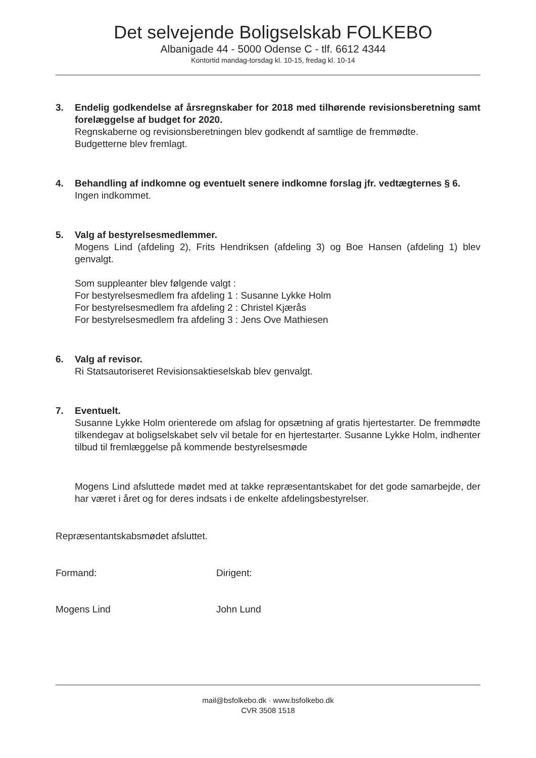Det selvejende Boligselskab FOLKEBO
Albanigade 44 - 5000 Odense C - tlf. 6612 4344
Kontortid mandag-torsdag kl. 10-15, fredag kl. 10-14
3. Endelig godkendelse af årsregnskaber for 2018 med tilhørende revisions­beretning samt forelæggelse af budget for 2020.
Regnskaberne og revisionsberetningen blev godkendt af samtlige de fremmødte.
Budgetterne blev fremlagt.
4. Behandling af indkomne og eventuelt senere indkomne forslag jfr. vedtægternes § 6.
Ingen indkommet.
5. Valg af bestyrelsesmedlemmer.
Mogens Lind (afdeling 2), Frits Hendriksen (afdeling 3) og Boe Hansen (afdeling 1) blev genvalgt.
Som suppleanter blev følgende valgt :
For bestyrelsesmedlem fra afdeling 1 : Susanne Lykke Holm
For bestyrelsesmedlem fra afdeling 2 : Christel Kjærås
For bestyrelsesmedlem fra afdeling 3 : Jens Ove Mathiesen
6. Valg af revisor.
Ri Statsautoriseret Revisionsaktieselskab blev genvalgt.
7. Eventuelt.
Susanne Lykke Holm orienterede om afslag for opsætning af gratis hjertestarter. De fremmødte tilkendegav at boligselskabet selv vil betale for en hjertestarter. Susanne Lykke Holm, indhenter tilbud til fremlæggelse på kommende bestyrelsesmøde
Mogens Lind afsluttede mødet med at takke repræsentantskabet for det gode samarbejde, der har været i året og for deres indsats i de enkelte afdelings­bestyrelser.
Repræsentantskabsmødet afsluttet.
Formand: Dirigent:
Mogens Lind John Lund
mail@bsfolkebo.dk · www.bsfolkebo.dk
CVR 3508 1518